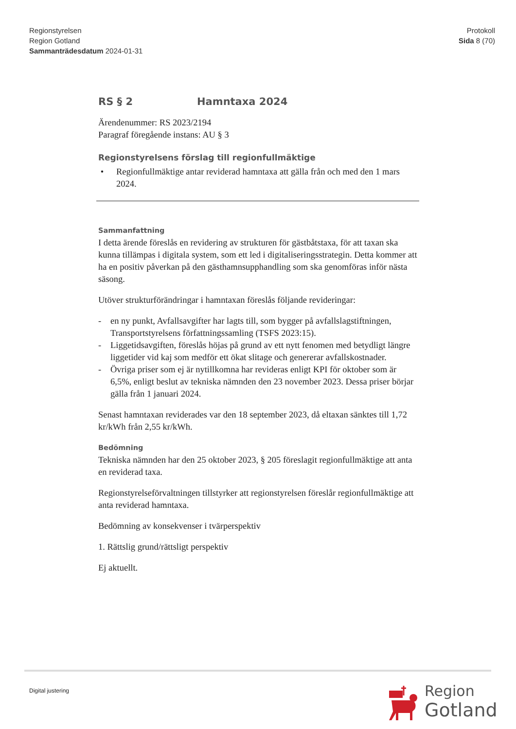Regionstyrelsen
Region Gotland
Sammanträdesdatum 2024-01-31
Protokoll
Sida 8 (70)
RS § 2 Hamntaxa 2024
Ärendenummer: RS 2023/2194
Paragraf föregående instans: AU § 3
Regionstyrelsens förslag till regionfullmäktige
• Regionfullmäktige antar reviderad hamntaxa att gälla från och med den 1 mars 2024.
Sammanfattning
I detta ärende föreslås en revidering av strukturen för gästbåtstaxa, för att taxan ska kunna tillämpas i digitala system, som ett led i digitaliseringsstrategin. Detta kommer att ha en positiv påverkan på den gästhamnsupphandling som ska genomföras inför nästa säsong.
Utöver strukturförändringar i hamntaxan föreslås följande revideringar:
- en ny punkt, Avfallsavgifter har lagts till, som bygger på avfallslagstiftningen, Transportstyrelsens författningssamling (TSFS 2023:15).
- Liggetidsavgiften, föreslås höjas på grund av ett nytt fenomen med betydligt längre liggetider vid kaj som medför ett ökat slitage och genererar avfallskostnader.
- Övriga priser som ej är nytillkomna har revideras enligt KPI för oktober som är 6,5%, enligt beslut av tekniska nämnden den 23 november 2023. Dessa priser börjar gälla från 1 januari 2024.
Senast hamntaxan reviderades var den 18 september 2023, då eltaxan sänktes till 1,72 kr/kWh från 2,55 kr/kWh.
Bedömning
Tekniska nämnden har den 25 oktober 2023, § 205 föreslagit regionfullmäktige att anta en reviderad taxa.
Regionstyrelseförvaltningen tillstyrker att regionstyrelsen föreslår regionfullmäktige att anta reviderad hamntaxa.
Bedömning av konsekvenser i tvärperspektiv
1. Rättslig grund/rättsligt perspektiv
Ej aktuellt.
Digital justering
Region
Gotland